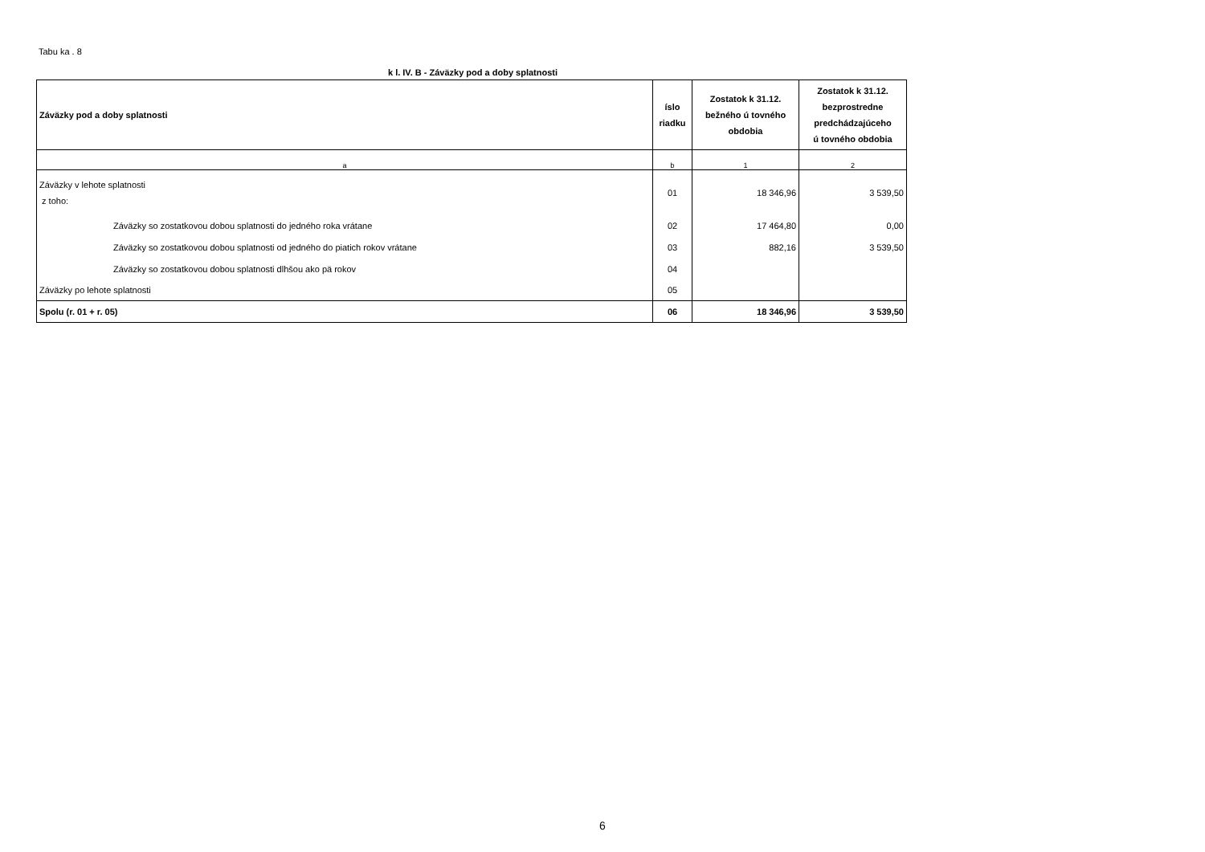Tabu ka . 8
k l. IV. B - Záväzky pod a doby splatnosti
| Záväzky pod a doby splatnosti | íslo riadku | Zostatok k 31.12. bežného ú tovného obdobia | Zostatok k 31.12. bezprostredne predchádzajúceho ú tovného obdobia |
| --- | --- | --- | --- |
| a | b | 1 | 2 |
| Záväzky v lehote splatnosti z toho: | 01 | 18 346,96 | 3 539,50 |
| Záväzky so zostatkovou dobou splatnosti do jedného roka vrátane | 02 | 17 464,80 | 0,00 |
| Záväzky so zostatkovou dobou splatnosti od jedného do piatich rokov vrátane | 03 | 882,16 | 3 539,50 |
| Záväzky so zostatkovou dobou splatnosti dlhšou ako pä rokov | 04 | | |
| Záväzky po lehote splatnosti | 05 | | |
| Spolu (r. 01 + r. 05) | 06 | 18 346,96 | 3 539,50 |
6